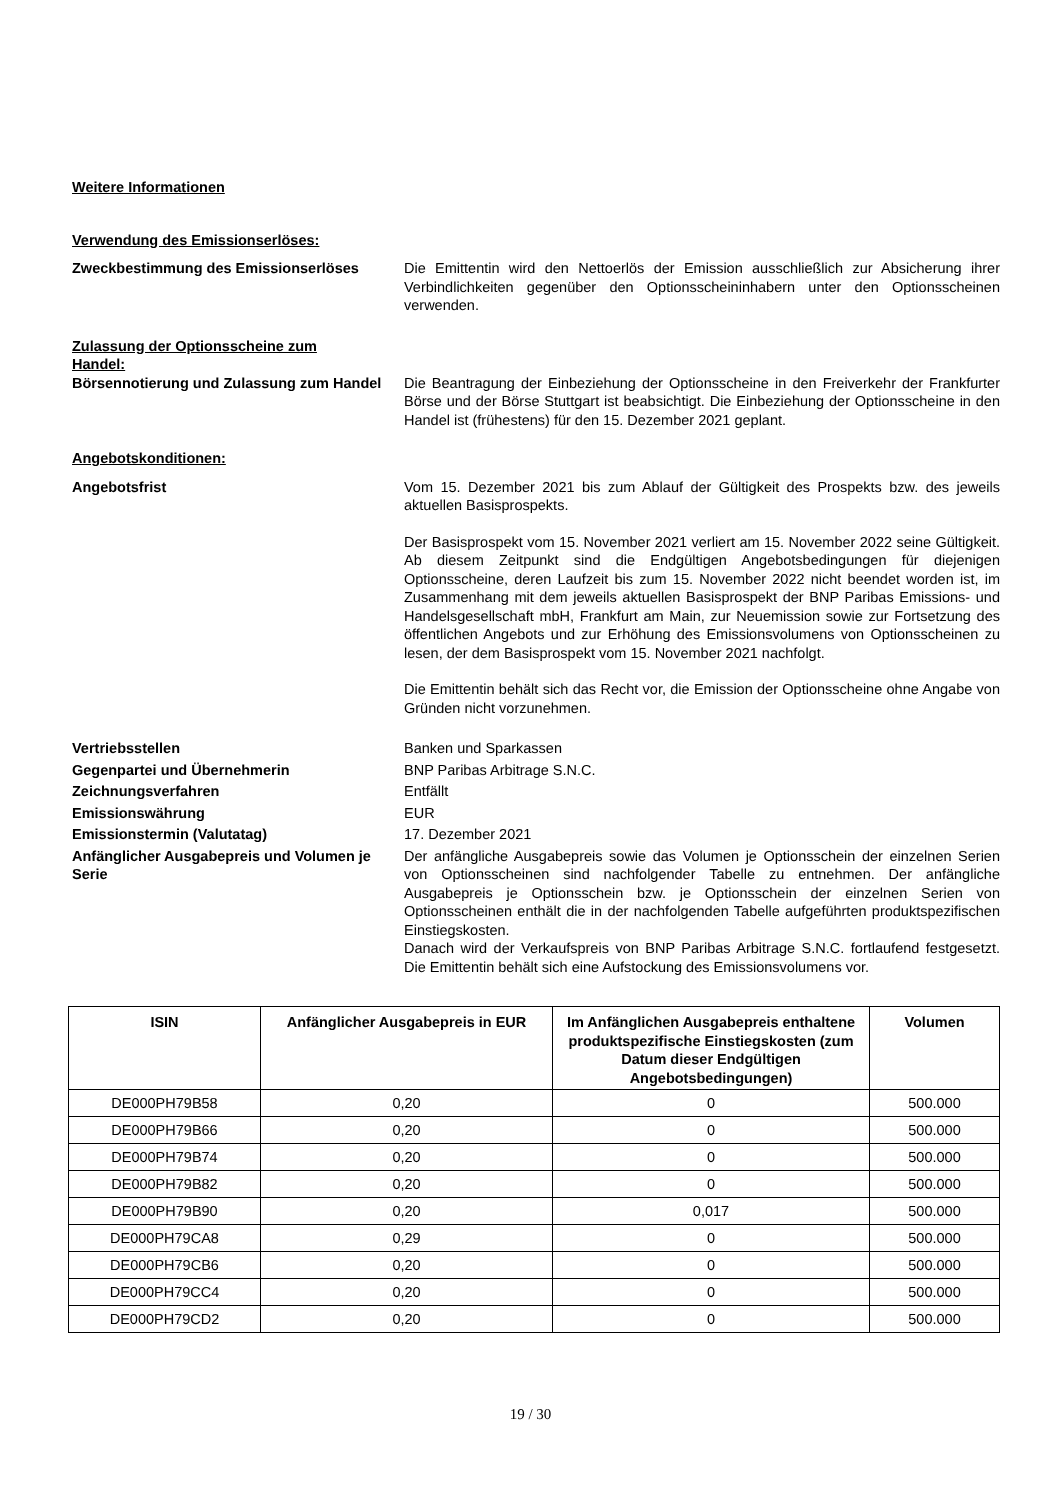Weitere Informationen
Verwendung des Emissionserlöses:
Zweckbestimmung des Emissionserlöses Die Emittentin wird den Nettoerlös der Emission ausschließlich zur Absicherung ihrer Verbindlichkeiten gegenüber den Optionsscheininhabern unter den Optionsscheinen verwenden.
Zulassung der Optionsscheine zum Handel:
Börsennotierung und Zulassung zum Handel
Die Beantragung der Einbeziehung der Optionsscheine in den Freiverkehr der Frankfurter Börse und der Börse Stuttgart ist beabsichtigt. Die Einbeziehung der Optionsscheine in den Handel ist (frühestens) für den 15. Dezember 2021 geplant.
Angebotskonditionen:
Angebotsfrist Vom 15. Dezember 2021 bis zum Ablauf der Gültigkeit des Prospekts bzw. des jeweils aktuellen Basisprospekts.
Der Basisprospekt vom 15. November 2021 verliert am 15. November 2022 seine Gültigkeit. Ab diesem Zeitpunkt sind die Endgültigen Angebotsbedingungen für diejenigen Optionsscheine, deren Laufzeit bis zum 15. November 2022 nicht beendet worden ist, im Zusammenhang mit dem jeweils aktuellen Basisprospekt der BNP Paribas Emissions- und Handelsgesellschaft mbH, Frankfurt am Main, zur Neuemission sowie zur Fortsetzung des öffentlichen Angebots und zur Erhöhung des Emissionsvolumens von Optionsscheinen zu lesen, der dem Basisprospekt vom 15. November 2021 nachfolgt.
Die Emittentin behält sich das Recht vor, die Emission der Optionsscheine ohne Angabe von Gründen nicht vorzunehmen.
Vertriebsstellen Banken und Sparkassen
Gegenpartei und Übernehmerin BNP Paribas Arbitrage S.N.C.
Zeichnungsverfahren Entfällt
Emissionswährung EUR
Emissionstermin (Valutatag) 17. Dezember 2021
Anfänglicher Ausgabepreis und Volumen je Serie
Der anfängliche Ausgabepreis sowie das Volumen je Optionsschein der einzelnen Serien von Optionsscheinen sind nachfolgender Tabelle zu entnehmen. Der anfängliche Ausgabepreis je Optionsschein bzw. je Optionsschein der einzelnen Serien von Optionsscheinen enthält die in der nachfolgenden Tabelle aufgeführten produktspezifischen Einstiegskosten.
Danach wird der Verkaufspreis von BNP Paribas Arbitrage S.N.C. fortlaufend festgesetzt. Die Emittentin behält sich eine Aufstockung des Emissionsvolumens vor.
| ISIN | Anfänglicher Ausgabepreis in EUR | Im Anfänglichen Ausgabepreis enthaltene produktspezifische Einstiegskosten (zum Datum dieser Endgültigen Angebotsbedingungen) | Volumen |
| --- | --- | --- | --- |
| DE000PH79B58 | 0,20 | 0 | 500.000 |
| DE000PH79B66 | 0,20 | 0 | 500.000 |
| DE000PH79B74 | 0,20 | 0 | 500.000 |
| DE000PH79B82 | 0,20 | 0 | 500.000 |
| DE000PH79B90 | 0,20 | 0,017 | 500.000 |
| DE000PH79CA8 | 0,29 | 0 | 500.000 |
| DE000PH79CB6 | 0,20 | 0 | 500.000 |
| DE000PH79CC4 | 0,20 | 0 | 500.000 |
| DE000PH79CD2 | 0,20 | 0 | 500.000 |
19 / 30